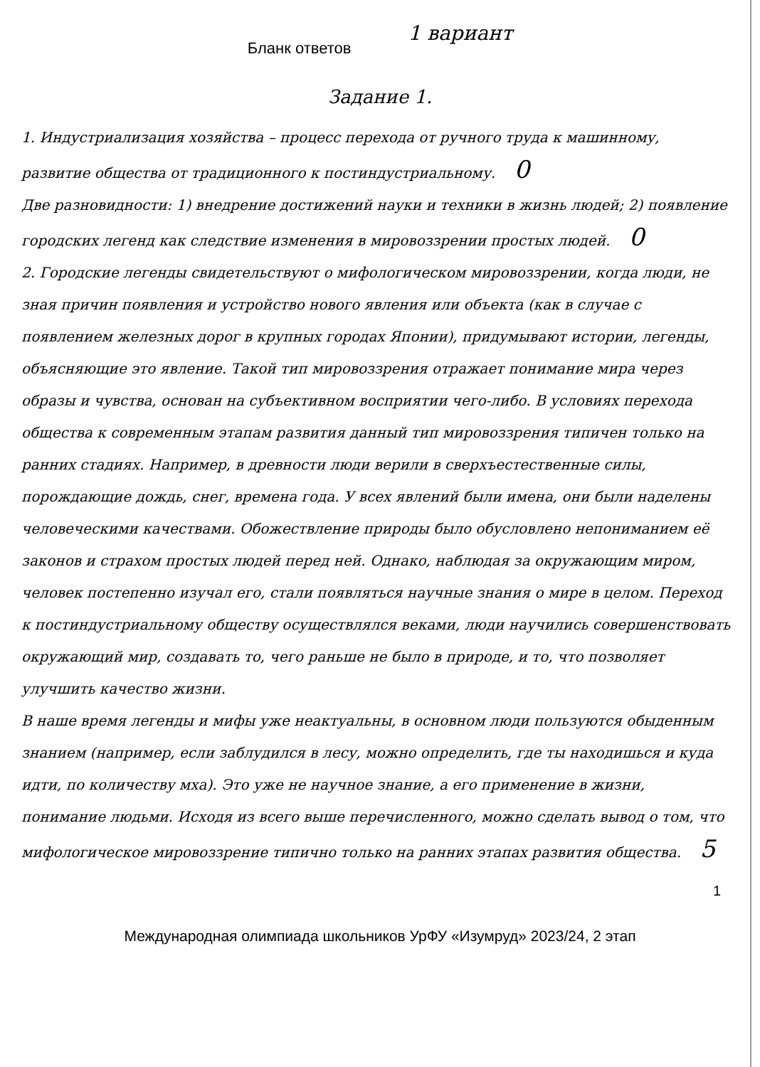Бланк ответов
1 вариант
Задание 1.
1. Индустриализация хозяйства – процесс перехода от ручного труда к машинному, развитие общества от традиционного к постиндустриальному. 0
Две разновидности: 1) внедрение достижений науки и техники в жизнь людей; 2) появление городских легенд как следствие изменения в мировоззрении простых людей. 0
2. Городские легенды свидетельствуют о мифологическом мировоззрении, когда люди, не зная причин появления и устройство нового явления или объекта (как в случае с появлением железных дорог в крупных городах Японии), придумывают истории, легенды, объясняющие это явление. Такой тип мировоззрения отражает понимание мира через образы и чувства, основан на субъективном восприятии чего-либо. В условиях перехода общества к современным этапам развития данный тип мировоззрения типичен только на ранних стадиях. Например, в древности люди верили в сверхъестественные силы, порождающие дождь, снег, времена года. У всех явлений были имена, они были наделены человеческими качествами. Обожествление природы было обусловлено непониманием её законов и страхом простых людей перед ней. Однако, наблюдая за окружающим миром, человек постепенно изучал его, стали появляться научные знания о мире в целом. Переход к постиндустриальному обществу осуществлялся веками, люди научились совершенствовать окружающий мир, создавать то, чего раньше не было в природе, и то, что позволяет улучшить качество жизни.
В наше время легенды и мифы уже неактуальны, в основном люди пользуются обыденным знанием (например, если заблудился в лесу, можно определить, где ты находишься и куда идти, по количеству мха). Это уже не научное знание, а его применение в жизни, понимание людьми. Исходя из всего выше перечисленного, можно сделать вывод о том, что мифологическое мировоззрение типично только на ранних этапах развития общества. 5
1
Международная олимпиада школьников УрФУ «Изумруд» 2023/24, 2 этап